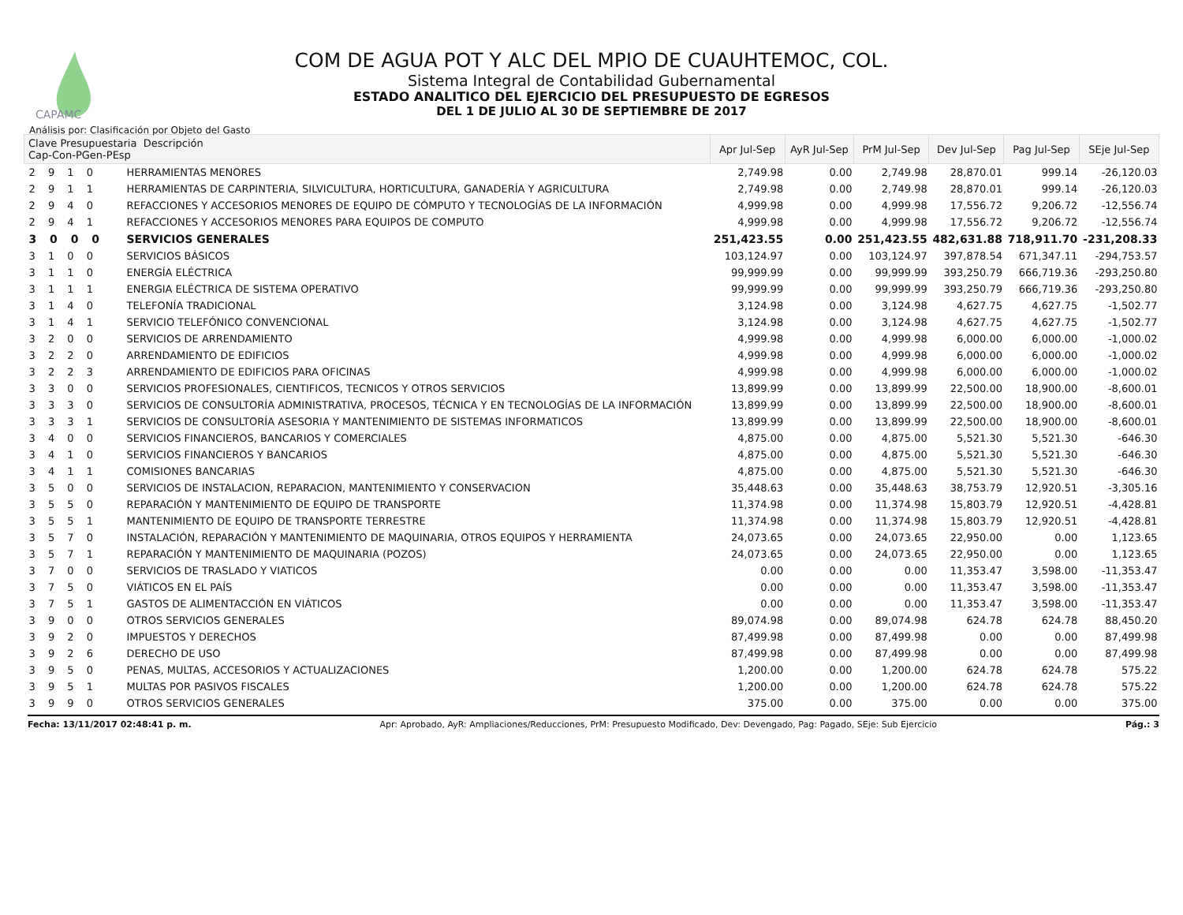CAPAMC
COM DE AGUA POT Y ALC DEL MPIO DE CUAUHTEMOC, COL.
Sistema Integral de Contabilidad Gubernamental
ESTADO ANALITICO DEL EJERCICIO DEL PRESUPUESTO DE EGRESOS
DEL 1 DE JULIO AL 30 DE SEPTIEMBRE DE 2017
Análisis por: Clasificación por Objeto del Gasto
| Clave Presupuestaria Descripción Cap-Con-PGen-PEsp | | Apr Jul-Sep | AyR Jul-Sep | PrM Jul-Sep | Dev Jul-Sep | Pag Jul-Sep | SEje Jul-Sep |
| --- | --- | --- | --- | --- | --- | --- | --- |
| 2 9 1 0 | HERRAMIENTAS MENORES | 2,749.98 | 0.00 | 2,749.98 | 28,870.01 | 999.14 | -26,120.03 |
| 2 9 1 1 | HERRAMIENTAS DE CARPINTERIA, SILVICULTURA, HORTICULTURA, GANADERÍA Y AGRICULTURA | 2,749.98 | 0.00 | 2,749.98 | 28,870.01 | 999.14 | -26,120.03 |
| 2 9 4 0 | REFACCIONES Y ACCESORIOS MENORES DE EQUIPO DE CÓMPUTO Y TECNOLOGÍAS DE LA INFORMACIÓN | 4,999.98 | 0.00 | 4,999.98 | 17,556.72 | 9,206.72 | -12,556.74 |
| 2 9 4 1 | REFACCIONES Y ACCESORIOS MENORES PARA EQUIPOS DE COMPUTO | 4,999.98 | 0.00 | 4,999.98 | 17,556.72 | 9,206.72 | -12,556.74 |
| 3 0 0 0 | SERVICIOS GENERALES | 251,423.55 | 0.00 | 251,423.55 | 482,631.88 | 718,911.70 | -231,208.33 |
| 3 1 0 0 | SERVICIOS BÁSICOS | 103,124.97 | 0.00 | 103,124.97 | 397,878.54 | 671,347.11 | -294,753.57 |
| 3 1 1 0 | ENERGÍA ELÉCTRICA | 99,999.99 | 0.00 | 99,999.99 | 393,250.79 | 666,719.36 | -293,250.80 |
| 3 1 1 1 | ENERGIA ELÉCTRICA DE SISTEMA OPERATIVO | 99,999.99 | 0.00 | 99,999.99 | 393,250.79 | 666,719.36 | -293,250.80 |
| 3 1 4 0 | TELEFONÍA TRADICIONAL | 3,124.98 | 0.00 | 3,124.98 | 4,627.75 | 4,627.75 | -1,502.77 |
| 3 1 4 1 | SERVICIO TELEFÓNICO CONVENCIONAL | 3,124.98 | 0.00 | 3,124.98 | 4,627.75 | 4,627.75 | -1,502.77 |
| 3 2 0 0 | SERVICIOS DE ARRENDAMIENTO | 4,999.98 | 0.00 | 4,999.98 | 6,000.00 | 6,000.00 | -1,000.02 |
| 3 2 2 0 | ARRENDAMIENTO DE EDIFICIOS | 4,999.98 | 0.00 | 4,999.98 | 6,000.00 | 6,000.00 | -1,000.02 |
| 3 2 2 3 | ARRENDAMIENTO DE EDIFICIOS PARA OFICINAS | 4,999.98 | 0.00 | 4,999.98 | 6,000.00 | 6,000.00 | -1,000.02 |
| 3 3 0 0 | SERVICIOS PROFESIONALES, CIENTIFICOS, TECNICOS Y OTROS SERVICIOS | 13,899.99 | 0.00 | 13,899.99 | 22,500.00 | 18,900.00 | -8,600.01 |
| 3 3 3 0 | SERVICIOS DE CONSULTORÍA ADMINISTRATIVA, PROCESOS, TÉCNICA Y EN TECNOLOGÍAS DE LA INFORMACIÓN | 13,899.99 | 0.00 | 13,899.99 | 22,500.00 | 18,900.00 | -8,600.01 |
| 3 3 3 1 | SERVICIOS DE CONSULTORÍA ASESORIA Y MANTENIMIENTO DE SISTEMAS INFORMATICOS | 13,899.99 | 0.00 | 13,899.99 | 22,500.00 | 18,900.00 | -8,600.01 |
| 3 4 0 0 | SERVICIOS FINANCIEROS, BANCARIOS Y COMERCIALES | 4,875.00 | 0.00 | 4,875.00 | 5,521.30 | 5,521.30 | -646.30 |
| 3 4 1 0 | SERVICIOS FINANCIEROS Y BANCARIOS | 4,875.00 | 0.00 | 4,875.00 | 5,521.30 | 5,521.30 | -646.30 |
| 3 4 1 1 | COMISIONES BANCARIAS | 4,875.00 | 0.00 | 4,875.00 | 5,521.30 | 5,521.30 | -646.30 |
| 3 5 0 0 | SERVICIOS DE INSTALACION, REPARACION, MANTENIMIENTO Y CONSERVACION | 35,448.63 | 0.00 | 35,448.63 | 38,753.79 | 12,920.51 | -3,305.16 |
| 3 5 5 0 | REPARACIÓN Y MANTENIMIENTO DE EQUIPO DE TRANSPORTE | 11,374.98 | 0.00 | 11,374.98 | 15,803.79 | 12,920.51 | -4,428.81 |
| 3 5 5 1 | MANTENIMIENTO DE EQUIPO DE TRANSPORTE TERRESTRE | 11,374.98 | 0.00 | 11,374.98 | 15,803.79 | 12,920.51 | -4,428.81 |
| 3 5 7 0 | INSTALACIÓN, REPARACIÓN Y MANTENIMIENTO DE MAQUINARIA, OTROS EQUIPOS Y HERRAMIENTA | 24,073.65 | 0.00 | 24,073.65 | 22,950.00 | 0.00 | 1,123.65 |
| 3 5 7 1 | REPARACIÓN Y MANTENIMIENTO DE MAQUINARIA (POZOS) | 24,073.65 | 0.00 | 24,073.65 | 22,950.00 | 0.00 | 1,123.65 |
| 3 7 0 0 | SERVICIOS DE TRASLADO Y VIATICOS | 0.00 | 0.00 | 0.00 | 11,353.47 | 3,598.00 | -11,353.47 |
| 3 7 5 0 | VIÁTICOS EN EL PAÍS | 0.00 | 0.00 | 0.00 | 11,353.47 | 3,598.00 | -11,353.47 |
| 3 7 5 1 | GASTOS DE ALIMENTACCIÓN EN VIÁTICOS | 0.00 | 0.00 | 0.00 | 11,353.47 | 3,598.00 | -11,353.47 |
| 3 9 0 0 | OTROS SERVICIOS GENERALES | 89,074.98 | 0.00 | 89,074.98 | 624.78 | 624.78 | 88,450.20 |
| 3 9 2 0 | IMPUESTOS Y DERECHOS | 87,499.98 | 0.00 | 87,499.98 | 0.00 | 0.00 | 87,499.98 |
| 3 9 2 6 | DERECHO DE USO | 87,499.98 | 0.00 | 87,499.98 | 0.00 | 0.00 | 87,499.98 |
| 3 9 5 0 | PENAS, MULTAS, ACCESORIOS Y ACTUALIZACIONES | 1,200.00 | 0.00 | 1,200.00 | 624.78 | 624.78 | 575.22 |
| 3 9 5 1 | MULTAS POR PASIVOS FISCALES | 1,200.00 | 0.00 | 1,200.00 | 624.78 | 624.78 | 575.22 |
| 3 9 9 0 | OTROS SERVICIOS GENERALES | 375.00 | 0.00 | 375.00 | 0.00 | 0.00 | 375.00 |
Fecha: 13/11/2017 02:48:41 p. m. Apr: Aprobado, AyR: Ampliaciones/Reducciones, PrM: Presupuesto Modificado, Dev: Devengado, Pag: Pagado, SEje: Sub Ejercicio Pág.: 3